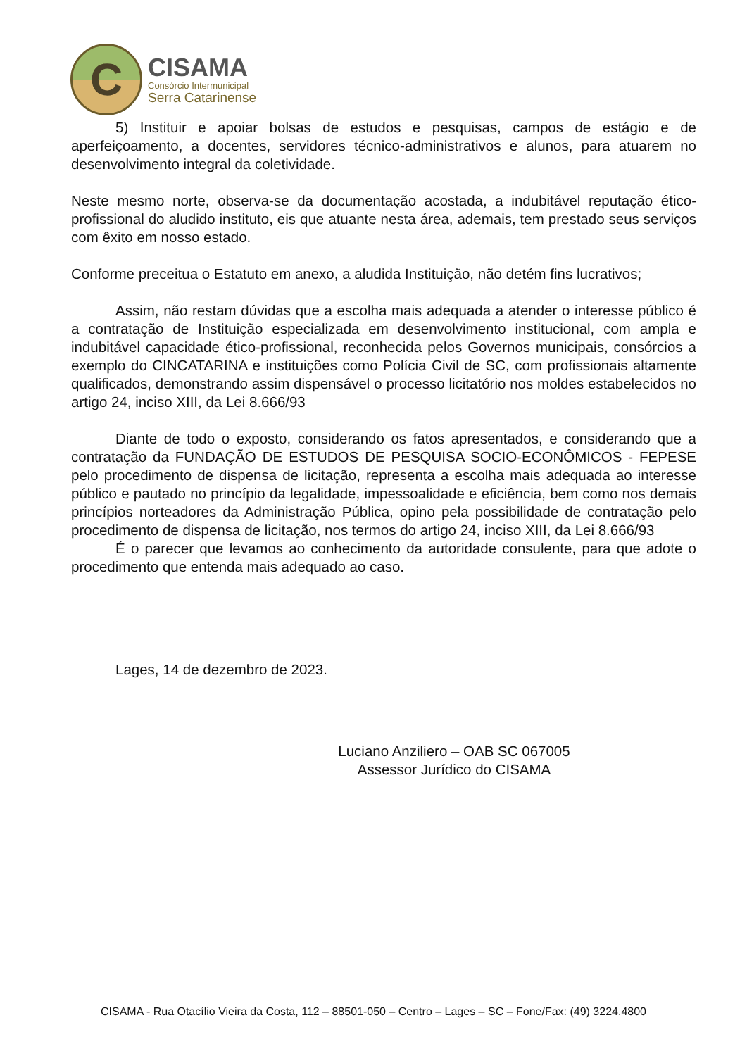C
CISAMA
Consórcio Intermunicipal
Serra Catarinense
5) Instituir e apoiar bolsas de estudos e pesquisas, campos de estágio e de aperfeiçoamento, a docentes, servidores técnico-administrativos e alunos, para atuarem no desenvolvimento integral da coletividade.
Neste mesmo norte, observa-se da documentação acostada, a indubitável reputação ético-profissional do aludido instituto, eis que atuante nesta área, ademais, tem prestado seus serviços com êxito em nosso estado.
Conforme preceitua o Estatuto em anexo, a aludida Instituição, não detém fins lucrativos;
Assim, não restam dúvidas que a escolha mais adequada a atender o interesse público é a contratação de Instituição especializada em desenvolvimento institucional, com ampla e indubitável capacidade ético-profissional, reconhecida pelos Governos municipais, consórcios a exemplo do CINCATARINA e instituições como Polícia Civil de SC, com profissionais altamente qualificados, demonstrando assim dispensável o processo licitatório nos moldes estabelecidos no artigo 24, inciso XIII, da Lei 8.666/93
Diante de todo o exposto, considerando os fatos apresentados, e considerando que a contratação da FUNDAÇÃO DE ESTUDOS DE PESQUISA SOCIO-ECONÔMICOS - FEPESE pelo procedimento de dispensa de licitação, representa a escolha mais adequada ao interesse público e pautado no princípio da legalidade, impessoalidade e eficiência, bem como nos demais princípios norteadores da Administração Pública, opino pela possibilidade de contratação pelo procedimento de dispensa de licitação, nos termos do artigo 24, inciso XIII, da Lei 8.666/93
É o parecer que levamos ao conhecimento da autoridade consulente, para que adote o procedimento que entenda mais adequado ao caso.
Lages, 14 de dezembro de 2023.
Luciano Anziliero – OAB SC 067005
Assessor Jurídico do CISAMA
CISAMA - Rua Otacílio Vieira da Costa, 112 – 88501-050 – Centro – Lages – SC – Fone/Fax: (49) 3224.4800